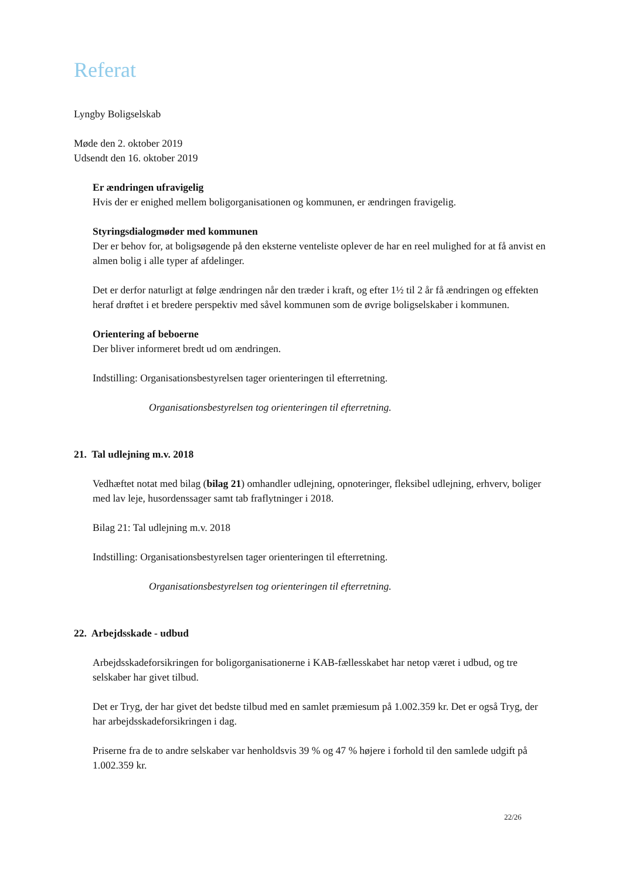Referat
Lyngby Boligselskab
Møde den 2. oktober 2019
Udsendt den 16. oktober 2019
Er ændringen ufravigelig
Hvis der er enighed mellem boligorganisationen og kommunen, er ændringen fravigelig.
Styringsdialogmøder med kommunen
Der er behov for, at boligsøgende på den eksterne venteliste oplever de har en reel mulighed for at få anvist en almen bolig i alle typer af afdelinger.
Det er derfor naturligt at følge ændringen når den træder i kraft, og efter 1½ til 2 år få ændringen og effekten heraf drøftet i et bredere perspektiv med såvel kommunen som de øvrige boligselskaber i kommunen.
Orientering af beboerne
Der bliver informeret bredt ud om ændringen.
Indstilling: Organisationsbestyrelsen tager orienteringen til efterretning.
Organisationsbestyrelsen tog orienteringen til efterretning.
21. Tal udlejning m.v. 2018
Vedhæftet notat med bilag (bilag 21) omhandler udlejning, opnoteringer, fleksibel udlejning, erhverv, boliger med lav leje, husordenssager samt tab fraflytninger i 2018.
Bilag 21: Tal udlejning m.v. 2018
Indstilling: Organisationsbestyrelsen tager orienteringen til efterretning.
Organisationsbestyrelsen tog orienteringen til efterretning.
22. Arbejdsskade - udbud
Arbejdsskadeforsikringen for boligorganisationerne i KAB-fællesskabet har netop været i udbud, og tre selskaber har givet tilbud.
Det er Tryg, der har givet det bedste tilbud med en samlet præmiesum på 1.002.359 kr. Det er også Tryg, der har arbejdsskadeforsikringen i dag.
Priserne fra de to andre selskaber var henholdsvis 39 % og 47 % højere i forhold til den samlede udgift på 1.002.359 kr.
22/26